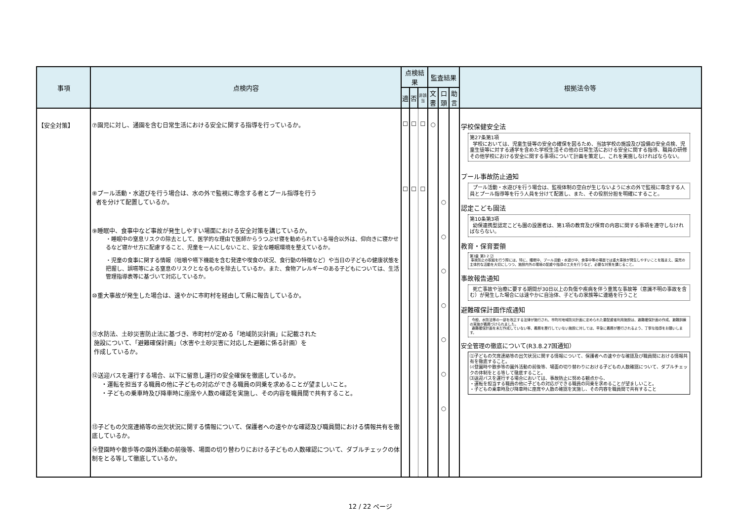| 事項 | 点検内容 | 点検結果 | | | 監査結果 | | | 根拠法令等 |
| --- | --- | --- | --- | --- | --- | --- | --- | --- |
| | | 適 | 否 | 非該当 | 文書 | 口頭 | 助言 | |
| 【安全対策】 | ⑦園児に対し、通園を含む日常生活における安全に関する指導を行っているか。 ⑧プール活動・水遊びを行う場合は、水の外で監視に専念する者とプール指導を行う 者を分けて配置しているか。 ⑨睡眠中、食事中など事故が発生しやすい場面における安全対策を講じているか。 ・睡眠中の窒息リスクの除去として、医学的な理由で医師からうつぶせ寝を勧められている場合以外は、仰向きに寝かせるなど寝かせ方に配慮すること、児童を一人にしないこと、安全な睡眠環境を整えているか。 ・児童の食事に関する情報（咀嚼や嚥下機能を含む発達や喫食の状況、食行動の特徴など）や当日の子どもの健康状態を把握し、誤嚥等による窒息のリスクとなるものを除去しているか。また、食物アレルギーのある子どもについては、生活管理指導表等に基づいて対応しているか。 ⑩重大事故が発生した場合は、速やかに市町村を経由して県に報告しているか。 ⑪水防法、土砂災害防止法に基づき、市町村が定める「地域防災計画」に記載された 施設について、「避難確保計画」（水害や土砂災害に対応した避難に係る計画）を 作成しているか。 ⑫送迎バスを運行する場合、以下に留意し運行の安全確保を徹底しているか。 ・運転を担当する職員の他に子どもの対応ができる職員の同乗を求めることが望ましいこと。 ・子どもの乗車時及び降車時に座席や人数の確認を実施し、その内容を職員間で共有すること。 ⑬子どもの欠席連絡等の出欠状況に関する情報について、保護者への速やかな確認及び職員間における情報共有を徹底しているか。 ⑭登園時や散歩等の園外活動の前後等、場面の切り替わりにおける子どもの人数確認について、ダブルチェックの体制をとる等して徹底しているか。 | ☐ ☐ | ☐ ☐ | ☐ ☐ | ○ | ○ ○ ○ ○ ○ ○ ○ | | 学校保健安全法 第27条第1項 学校においては、児童生徒等の安全の確保を図るため、当該学校の施設及び設備の安全点検、児童生徒等に対する通学を含めた学校生活その他の日常生活における安全に関する指導、職員の研修その他学校における安全に関する事項について計画を策定し、これを実施しなければならない。 プール事故防止通知 プール活動・水遊びを行う場合は、監視体制の空白が生じないように水の外で監視に専念する人員とプール指導等を行う人員を分けて配置し、また、その役割分担を明確にすること。 認定こども園法 第10条第3項 幼保連携型認定こども園の設置者は、第1項の教育及び保育の内容に関する事項を遵守しなければならない。 教育・保育要領 第3章 第3 2 ⑵ 事故防止の取組を行う際には、特に、睡眠中、プール活動・水遊び中、食事中等の場面では重大事故が発生しやすいことを踏まえ、園児の主体的な活動を大切にしつつ、施設内外の環境の配慮や指導の工夫を行うなど、必要な対策を講じること。 事故報告通知 死亡事故や治療に要する期間が30日以上の負傷や疾病を伴う重篤な事故等（意識不明の事故を含む）が発生した場合には速やかに自治体、子どもの家族等に連絡を行うこと 避難確保計画作成通知 今般、水防法等の一部を改正する法律が施行され、市町村地域防災計画に定められた要配慮者利用施設は、避難確保計画の作成、避難訓練の実施が義務づけられました。 避難確保計画を未だ作成していない等、義務を履行していない施設に対しては、早急に義務が履行されるよう、丁寧な指導をお願いします。 安全管理の徹底について(R3.8.27国通知） ⑴子どもの欠席連絡等の出欠状況に関する情報について、保護者への速やかな確認及び職員間における情報共有を徹底すること。 ⑵登園時や散歩等の園外活動の前後等、場面の切り替わりにおける子どもの人数確認について、ダブルチェックの体制をとる等して徹底すること。 ⑶送迎バスを運行する場合においては、事故防止に努める観点から、 ・運転を担当する職員の他に子どもの対応ができる職員の同乗を求めることが望ましいこと。 ・子どもの乗車時及び降車時に座席や人数の確認を実施し、その内容を職員間で共有すること |
12 / 22 ページ